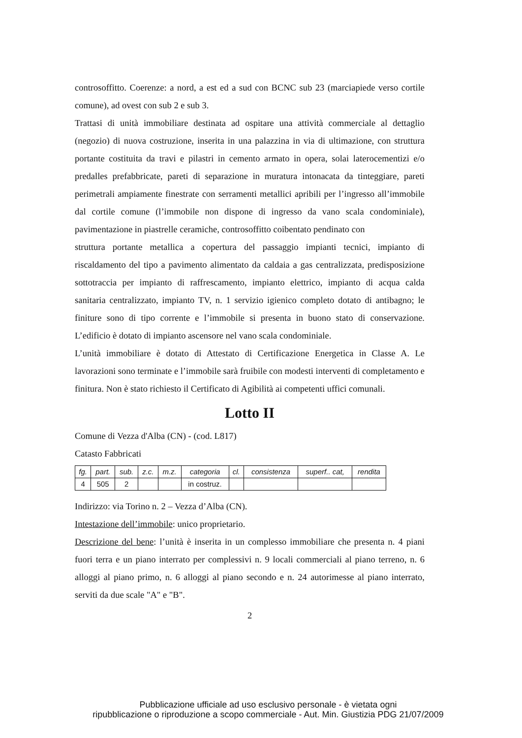controsoffitto. Coerenze: a nord, a est ed a sud con BCNC sub 23 (marciapiede verso cortile comune), ad ovest con sub 2 e sub 3.
Trattasi di unità immobiliare destinata ad ospitare una attività commerciale al dettaglio (negozio) di nuova costruzione, inserita in una palazzina in via di ultimazione, con struttura portante costituita da travi e pilastri in cemento armato in opera, solai laterocementizi e/o predalles prefabbricate, pareti di separazione in muratura intonacata da tinteggiare, pareti perimetrali ampiamente finestrate con serramenti metallici apribili per l’ingresso all’immobile dal cortile comune (l’immobile non dispone di ingresso da vano scala condominiale), pavimentazione in piastrelle ceramiche, controsoffitto coibentato pendinato con
struttura portante metallica a copertura del passaggio impianti tecnici, impianto di riscaldamento del tipo a pavimento alimentato da caldaia a gas centralizzata, predisposizione sottotraccia per impianto di raffrescamento, impianto elettrico, impianto di acqua calda sanitaria centralizzato, impianto TV, n. 1 servizio igienico completo dotato di antibagno; le finiture sono di tipo corrente e l’immobile si presenta in buono stato di conservazione. L’edificio è dotato di impianto ascensore nel vano scala condominiale.
L’unità immobiliare è dotato di Attestato di Certificazione Energetica in Classe A. Le lavorazioni sono terminate e l’immobile sarà fruibile con modesti interventi di completamento e finitura. Non è stato richiesto il Certificato di Agibilità ai competenti uffici comunali.
Lotto II
Comune di Vezza d'Alba (CN) - (cod. L817)
Catasto Fabbricati
| fg. | part. | sub. | z.c. | m.z. | categoria | cl. | consistenza | superf.. cat, | rendita |
| --- | --- | --- | --- | --- | --- | --- | --- | --- | --- |
| 4 | 505 | 2 | | | in costruz. | | | | |
Indirizzo: via Torino n. 2 – Vezza d’Alba (CN).
Intestazione dell’immobile: unico proprietario.
Descrizione del bene: l’unità è inserita in un complesso immobiliare che presenta n. 4 piani fuori terra e un piano interrato per complessivi n. 9 locali commerciali al piano terreno, n. 6 alloggi al piano primo, n. 6 alloggi al piano secondo e n. 24 autorimesse al piano interrato, serviti da due scale "A" e "B".
2
Pubblicazione ufficiale ad uso esclusivo personale - è vietata ogni
ripubblicazione o riproduzione a scopo commerciale - Aut. Min. Giustizia PDG 21/07/2009